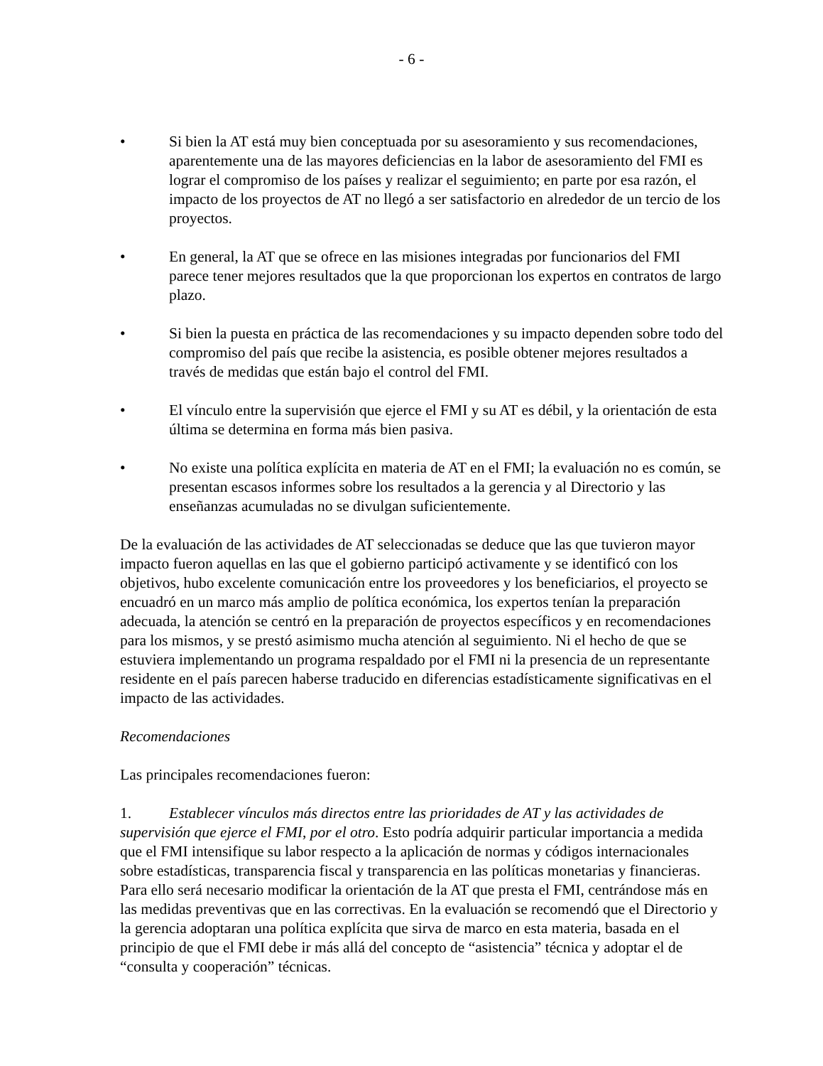- 6 -
• Si bien la AT está muy bien conceptuada por su asesoramiento y sus recomendaciones, aparentemente una de las mayores deficiencias en la labor de asesoramiento del FMI es lograr el compromiso de los países y realizar el seguimiento; en parte por esa razón, el impacto de los proyectos de AT no llegó a ser satisfactorio en alrededor de un tercio de los proyectos.
• En general, la AT que se ofrece en las misiones integradas por funcionarios del FMI parece tener mejores resultados que la que proporcionan los expertos en contratos de largo plazo.
• Si bien la puesta en práctica de las recomendaciones y su impacto dependen sobre todo del compromiso del país que recibe la asistencia, es posible obtener mejores resultados a través de medidas que están bajo el control del FMI.
• El vínculo entre la supervisión que ejerce el FMI y su AT es débil, y la orientación de esta última se determina en forma más bien pasiva.
• No existe una política explícita en materia de AT en el FMI; la evaluación no es común, se presentan escasos informes sobre los resultados a la gerencia y al Directorio y las enseñanzas acumuladas no se divulgan suficientemente.
De la evaluación de las actividades de AT seleccionadas se deduce que las que tuvieron mayor impacto fueron aquellas en las que el gobierno participó activamente y se identificó con los objetivos, hubo excelente comunicación entre los proveedores y los beneficiarios, el proyecto se encuadró en un marco más amplio de política económica, los expertos tenían la preparación adecuada, la atención se centró en la preparación de proyectos específicos y en recomendaciones para los mismos, y se prestó asimismo mucha atención al seguimiento. Ni el hecho de que se estuviera implementando un programa respaldado por el FMI ni la presencia de un representante residente en el país parecen haberse traducido en diferencias estadísticamente significativas en el impacto de las actividades.
Recomendaciones
Las principales recomendaciones fueron:
1. Establecer vínculos más directos entre las prioridades de AT y las actividades de supervisión que ejerce el FMI, por el otro. Esto podría adquirir particular importancia a medida que el FMI intensifique su labor respecto a la aplicación de normas y códigos internacionales sobre estadísticas, transparencia fiscal y transparencia en las políticas monetarias y financieras. Para ello será necesario modificar la orientación de la AT que presta el FMI, centrándose más en las medidas preventivas que en las correctivas. En la evaluación se recomendó que el Directorio y la gerencia adoptaran una política explícita que sirva de marco en esta materia, basada en el principio de que el FMI debe ir más allá del concepto de “asistencia” técnica y adoptar el de “consulta y cooperación” técnicas.